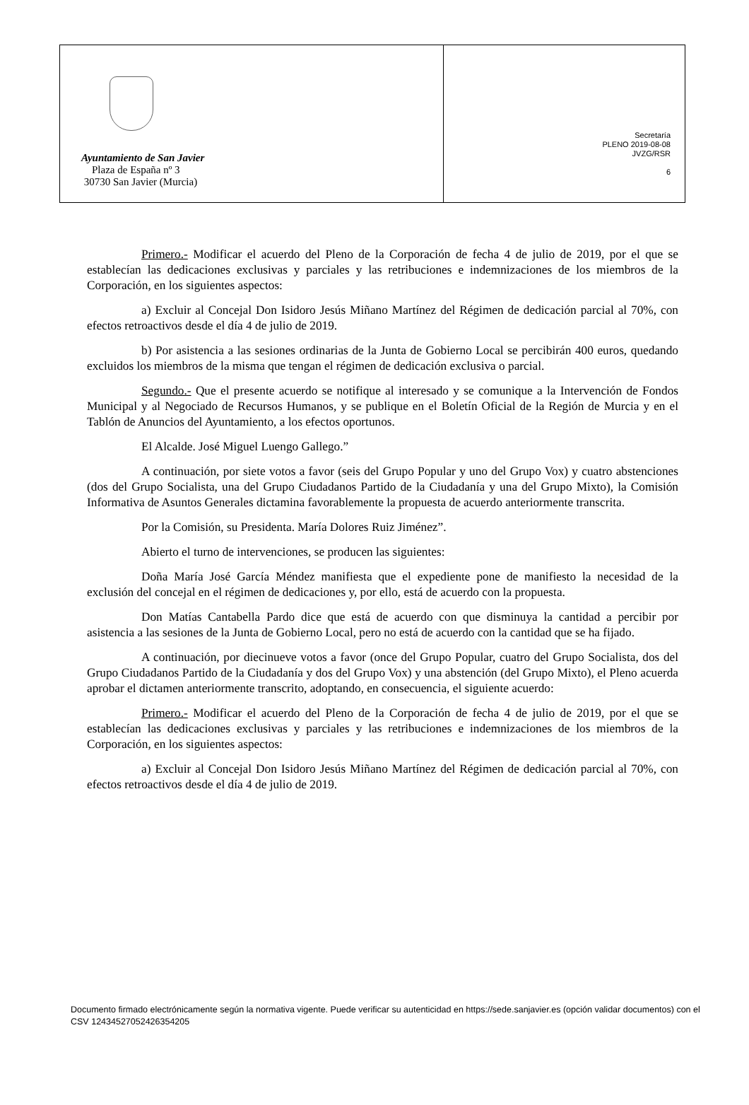| Ayuntamiento de San Javier Plaza de España nº 3 30730 San Javier (Murcia) | Secretaría PLENO 2019-08-08 JVZG/RSR 6 |
Primero.- Modificar el acuerdo del Pleno de la Corporación de fecha 4 de julio de 2019, por el que se establecían las dedicaciones exclusivas y parciales y las retribuciones e indemnizaciones de los miembros de la Corporación, en los siguientes aspectos:
a) Excluir al Concejal Don Isidoro Jesús Miñano Martínez del Régimen de dedicación parcial al 70%, con efectos retroactivos desde el día 4 de julio de 2019.
b) Por asistencia a las sesiones ordinarias de la Junta de Gobierno Local se percibirán 400 euros, quedando excluidos los miembros de la misma que tengan el régimen de dedicación exclusiva o parcial.
Segundo.- Que el presente acuerdo se notifique al interesado y se comunique a la Intervención de Fondos Municipal y al Negociado de Recursos Humanos, y se publique en el Boletín Oficial de la Región de Murcia y en el Tablón de Anuncios del Ayuntamiento, a los efectos oportunos.
El Alcalde. José Miguel Luengo Gallego.”
A continuación, por siete votos a favor (seis del Grupo Popular y uno del Grupo Vox) y cuatro abstenciones (dos del Grupo Socialista, una del Grupo Ciudadanos Partido de la Ciudadanía y una del Grupo Mixto), la Comisión Informativa de Asuntos Generales dictamina favorablemente la propuesta de acuerdo anteriormente transcrita.
Por la Comisión, su Presidenta. María Dolores Ruiz Jiménez”.
Abierto el turno de intervenciones, se producen las siguientes:
Doña María José García Méndez manifiesta que el expediente pone de manifiesto la necesidad de la exclusión del concejal en el régimen de dedicaciones y, por ello, está de acuerdo con la propuesta.
Don Matías Cantabella Pardo dice que está de acuerdo con que disminuya la cantidad a percibir por asistencia a las sesiones de la Junta de Gobierno Local, pero no está de acuerdo con la cantidad que se ha fijado.
A continuación, por diecinueve votos a favor (once del Grupo Popular, cuatro del Grupo Socialista, dos del Grupo Ciudadanos Partido de la Ciudadanía y dos del Grupo Vox) y una abstención (del Grupo Mixto), el Pleno acuerda aprobar el dictamen anteriormente transcrito, adoptando, en consecuencia, el siguiente acuerdo:
Primero.- Modificar el acuerdo del Pleno de la Corporación de fecha 4 de julio de 2019, por el que se establecían las dedicaciones exclusivas y parciales y las retribuciones e indemnizaciones de los miembros de la Corporación, en los siguientes aspectos:
a) Excluir al Concejal Don Isidoro Jesús Miñano Martínez del Régimen de dedicación parcial al 70%, con efectos retroactivos desde el día 4 de julio de 2019.
Documento firmado electrónicamente según la normativa vigente. Puede verificar su autenticidad en https://sede.sanjavier.es (opción validar documentos) con el CSV 12434527052426354205